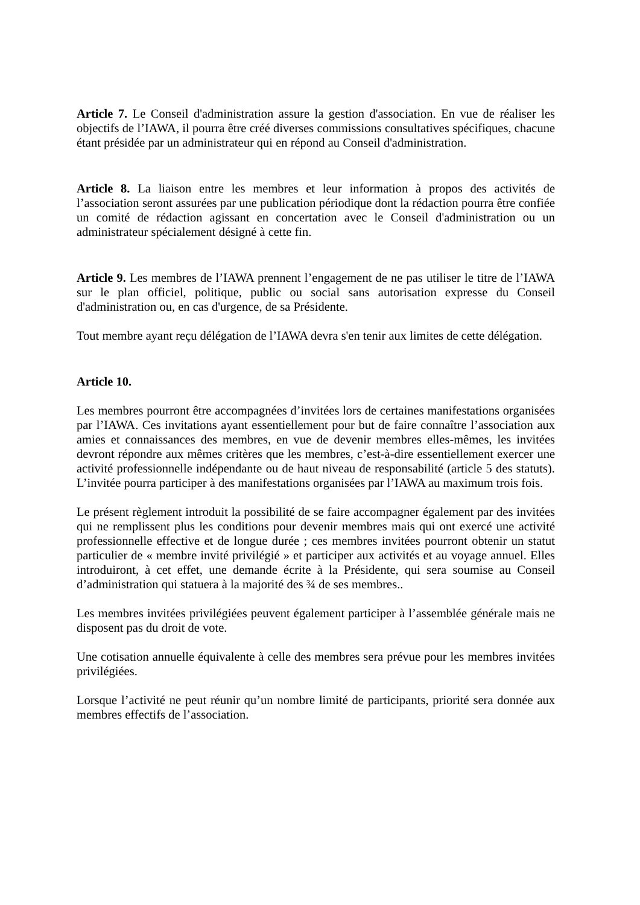Article 7. Le Conseil d'administration assure la gestion d'association. En vue de réaliser les objectifs de l’IAWA, il pourra être créé diverses commissions consultatives spécifiques, chacune étant présidée par un administrateur qui en répond au Conseil d'administration.
Article 8. La liaison entre les membres et leur information à propos des activités de l’association seront assurées par une publication périodique dont la rédaction pourra être confiée un comité de rédaction agissant en concertation avec le Conseil d'administration ou un administrateur spécialement désigné à cette fin.
Article 9. Les membres de l’IAWA prennent l’engagement de ne pas utiliser le titre de l’IAWA sur le plan officiel, politique, public ou social sans autorisation expresse du Conseil d'administration ou, en cas d'urgence, de sa Présidente.
Tout membre ayant reçu délégation de l’IAWA devra s'en tenir aux limites de cette délégation.
Article 10.
Les membres pourront être accompagnées d’invitées lors de certaines manifestations organisées par l’IAWA. Ces invitations ayant essentiellement pour but de faire connaître l’association aux amies et connaissances des membres, en vue de devenir membres elles-mêmes, les invitées devront répondre aux mêmes critères que les membres, c’est-à-dire essentiellement exercer une activité professionnelle indépendante ou de haut niveau de responsabilité (article 5 des statuts). L’invitée pourra participer à des manifestations organisées par l’IAWA au maximum trois fois.
Le présent règlement introduit la possibilité de se faire accompagner également par des invitées qui ne remplissent plus les conditions pour devenir membres mais qui ont exercé une activité professionnelle effective et de longue durée ; ces membres invitées pourront obtenir un statut particulier de « membre invité privilégié » et participer aux activités et au voyage annuel. Elles introduiront, à cet effet, une demande écrite à la Présidente, qui sera soumise au Conseil d’administration qui statuera à la majorité des ¾ de ses membres..
Les membres invitées privilégiées peuvent également participer à l’assemblée générale mais ne disposent pas du droit de vote.
Une cotisation annuelle équivalente à celle des membres sera prévue pour les membres invitées privilégiées.
Lorsque l’activité ne peut réunir qu’un nombre limité de participants, priorité sera donnée aux membres effectifs de l’association.